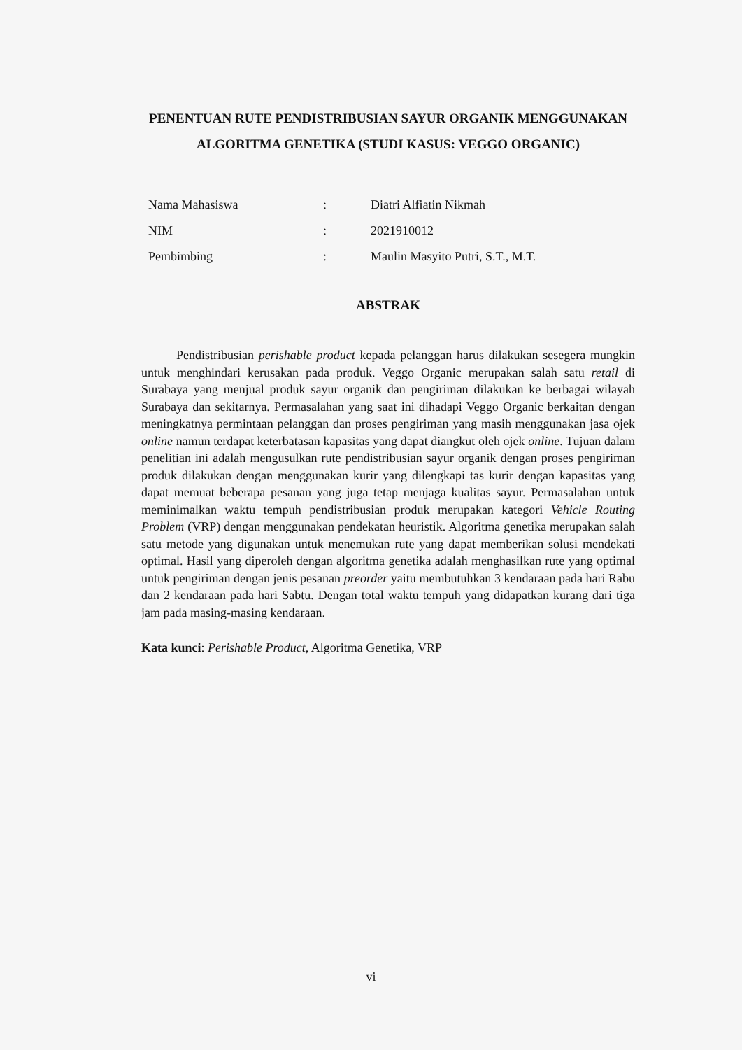PENENTUAN RUTE PENDISTRIBUSIAN SAYUR ORGANIK MENGGUNAKAN ALGORITMA GENETIKA (STUDI KASUS: VEGGO ORGANIC)
| Nama Mahasiswa | : | Diatri Alfiatin Nikmah |
| NIM | : | 2021910012 |
| Pembimbing | : | Maulin Masyito Putri, S.T., M.T. |
ABSTRAK
Pendistribusian perishable product kepada pelanggan harus dilakukan sesegera mungkin untuk menghindari kerusakan pada produk. Veggo Organic merupakan salah satu retail di Surabaya yang menjual produk sayur organik dan pengiriman dilakukan ke berbagai wilayah Surabaya dan sekitarnya. Permasalahan yang saat ini dihadapi Veggo Organic berkaitan dengan meningkatnya permintaan pelanggan dan proses pengiriman yang masih menggunakan jasa ojek online namun terdapat keterbatasan kapasitas yang dapat diangkut oleh ojek online. Tujuan dalam penelitian ini adalah mengusulkan rute pendistribusian sayur organik dengan proses pengiriman produk dilakukan dengan menggunakan kurir yang dilengkapi tas kurir dengan kapasitas yang dapat memuat beberapa pesanan yang juga tetap menjaga kualitas sayur. Permasalahan untuk meminimalkan waktu tempuh pendistribusian produk merupakan kategori Vehicle Routing Problem (VRP) dengan menggunakan pendekatan heuristik. Algoritma genetika merupakan salah satu metode yang digunakan untuk menemukan rute yang dapat memberikan solusi mendekati optimal. Hasil yang diperoleh dengan algoritma genetika adalah menghasilkan rute yang optimal untuk pengiriman dengan jenis pesanan preorder yaitu membutuhkan 3 kendaraan pada hari Rabu dan 2 kendaraan pada hari Sabtu. Dengan total waktu tempuh yang didapatkan kurang dari tiga jam pada masing-masing kendaraan.
Kata kunci: Perishable Product, Algoritma Genetika, VRP
vi